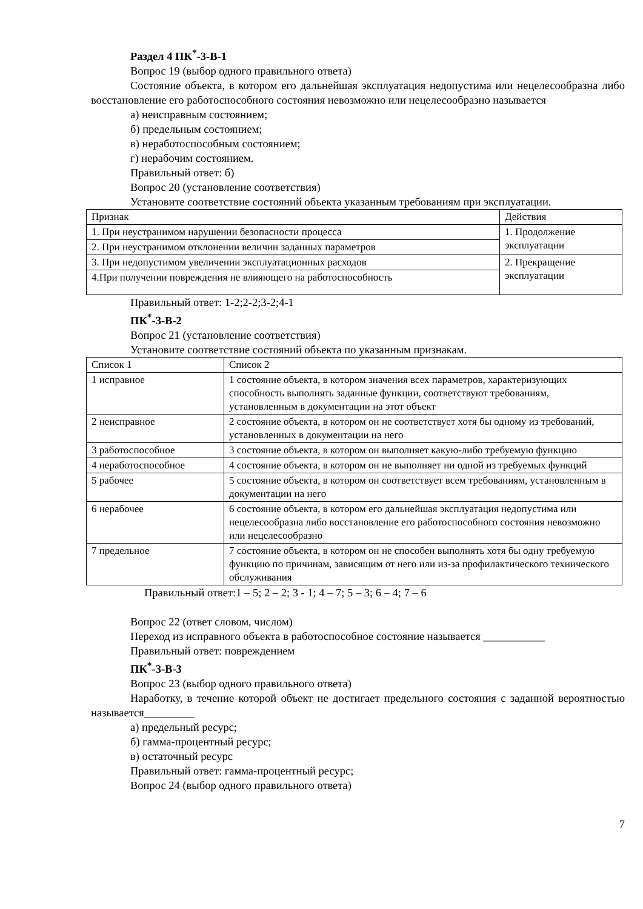Раздел 4 ПК<sup>*</sup>-3-В-1
Вопрос 19 (выбор одного правильного ответа)
Состояние объекта, в котором его дальнейшая эксплуатация недопустима или нецелесообразна либо восстановление его работоспособного состояния невозможно или нецелесообразно называется
а) неисправным состоянием;
б) предельным состоянием;
в) неработоспособным состоянием;
г) нерабочим состоянием.
Правильный ответ: б)
Вопрос 20 (установление соответствия)
Установите соответствие состояний объекта указанным требованиям при эксплуатации.
| Признак | Действия |
| 1. При неустранимом нарушении безопасности процесса | 1. Продолжение эксплуатации |
| 2. При неустранимом отклонении величин заданных параметров | |
| 3. При недопустимом увеличении эксплуатационных расходов | 2. Прекращение эксплуатации |
| 4.При получении повреждения не влияющего на работоспособность | |
Правильный ответ: 1-2;2-2;3-2;4-1
ПК<sup>*</sup>-3-В-2
Вопрос 21 (установление соответствия)
Установите соответствие состояний объекта по указанным признакам.
| Список 1 | Список 2 |
| 1 исправное | 1 состояние объекта, в котором значения всех параметров, характеризующих способность выполнять заданные функции, соответствуют требованиям, установленным в документации на этот объект |
| 2 неисправное | 2 состояние объекта, в котором он не соответствует хотя бы одному из требований, установленных в документации на него |
| 3 работоспособное | 3 состояние объекта, в котором он выполняет какую-либо требуемую функцию |
| 4 неработоспособное | 4 состояние объекта, в котором он не выполняет ни одной из требуемых функций |
| 5 рабочее | 5 состояние объекта, в котором он соответствует всем требованиям, установленным в документации на него |
| 6 нерабочее | 6 состояние объекта, в котором его дальнейшая эксплуатация недопустима или нецелесообразна либо восстановление его работоспособного состояния невозможно или нецелесообразно |
| 7 предельное | 7 состояние объекта, в котором он не способен выполнять хотя бы одну требуемую функцию по причинам, зависящим от него или из-за профилактического технического обслуживания |
Правильный ответ:1 – 5; 2 – 2; 3 - 1; 4 – 7; 5 – 3; 6 – 4; 7 – 6
Вопрос 22 (ответ словом, числом)
Переход из исправного объекта в работоспособное состояние называется ___________
Правильный ответ: повреждением
ПК<sup>*</sup>-3-В-3
Вопрос 23 (выбор одного правильного ответа)
Наработку, в течение которой объект не достигает предельного состояния с заданной вероятностью называется_________
а) предельный ресурс;
б) гамма-процентный ресурс;
в) остаточный ресурс
Правильный ответ: гамма-процентный ресурс;
Вопрос 24 (выбор одного правильного ответа)
7